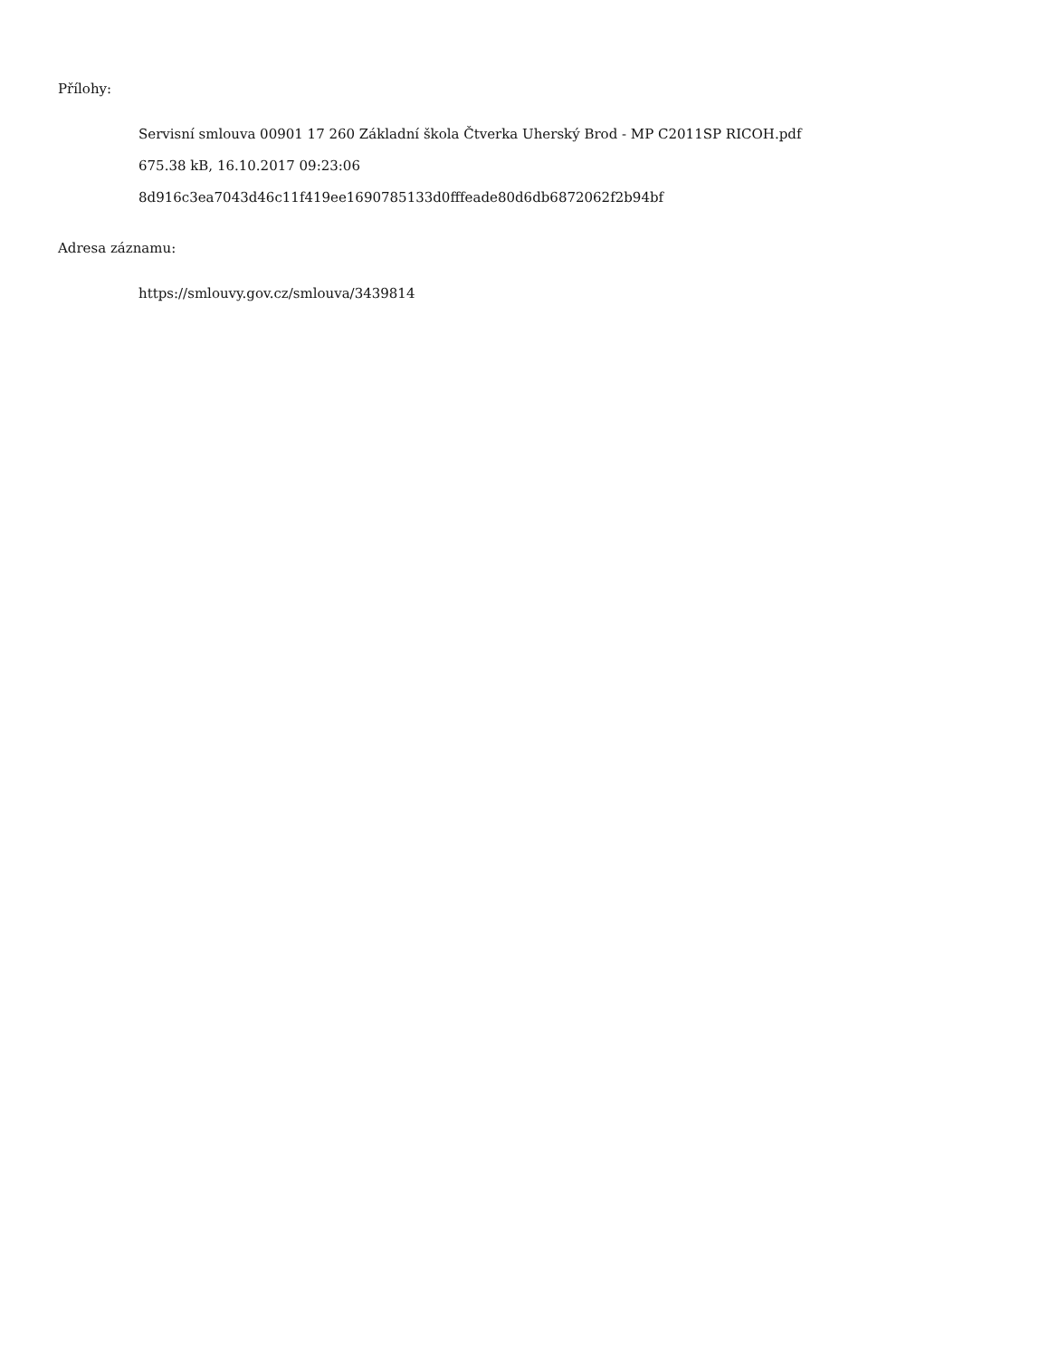Přílohy:
Servisní smlouva 00901 17 260 Základní škola Čtverka Uherský Brod - MP C2011SP RICOH.pdf
675.38 kB, 16.10.2017 09:23:06
8d916c3ea7043d46c11f419ee1690785133d0fffeade80d6db6872062f2b94bf
Adresa záznamu:
https://smlouvy.gov.cz/smlouva/3439814